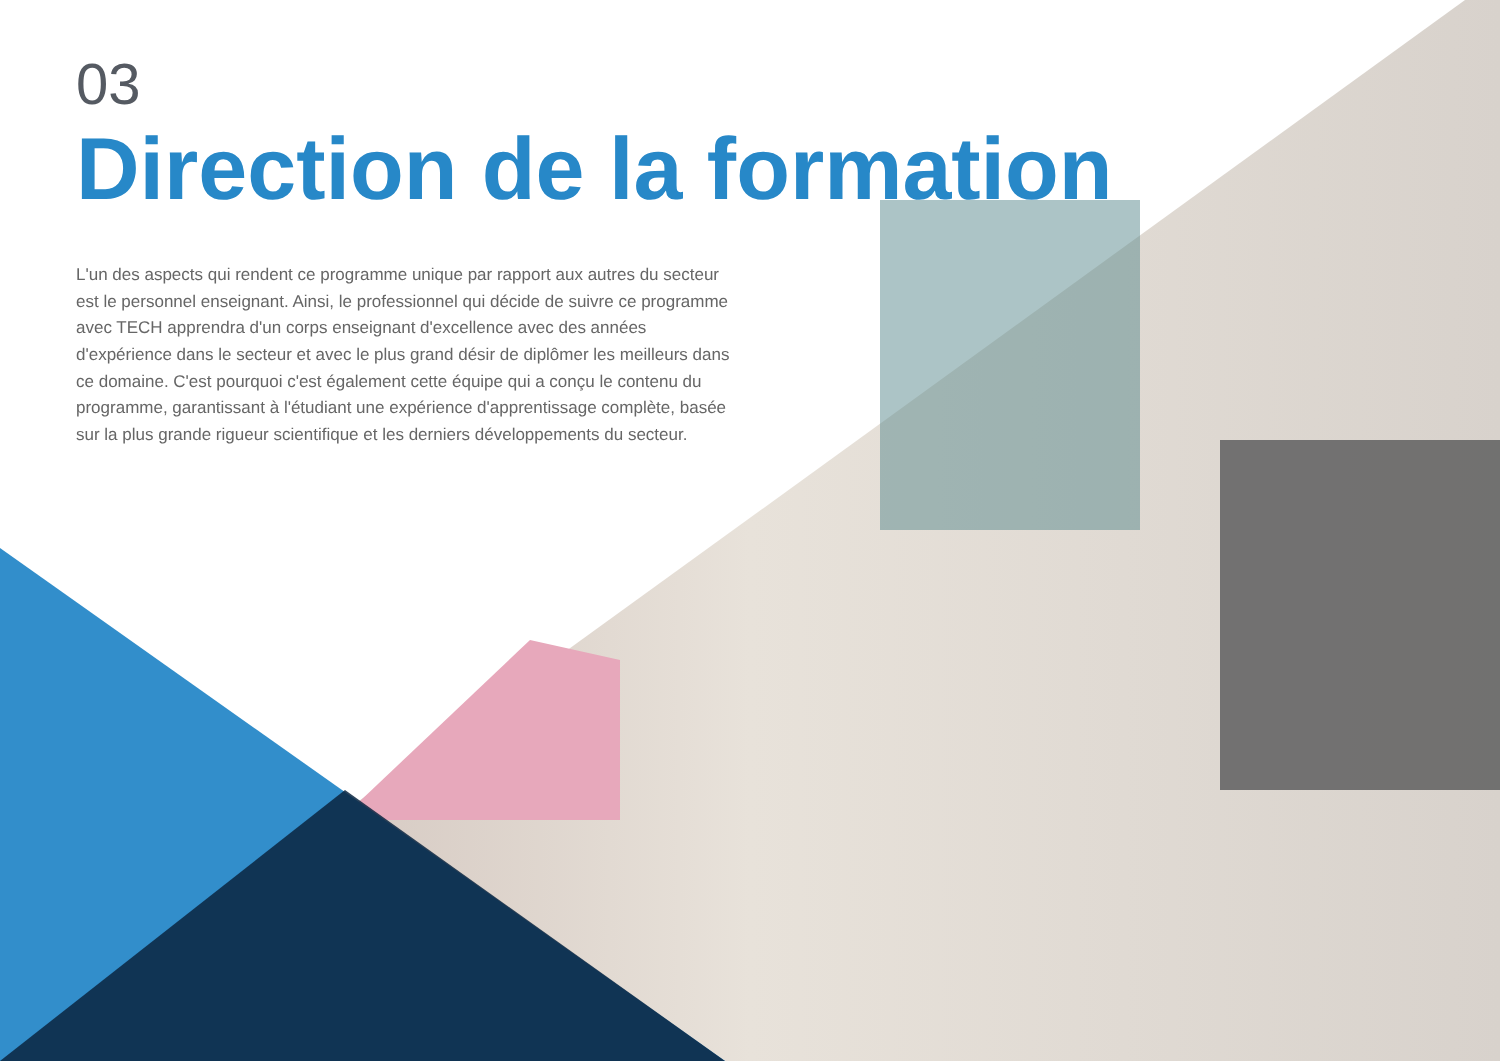03
Direction de la formation
L'un des aspects qui rendent ce programme unique par rapport aux autres du secteur est le personnel enseignant. Ainsi, le professionnel qui décide de suivre ce programme avec TECH apprendra d'un corps enseignant d'excellence avec des années d'expérience dans le secteur et avec le plus grand désir de diplômer les meilleurs dans ce domaine. C'est pourquoi c'est également cette équipe qui a conçu le contenu du programme, garantissant à l'étudiant une expérience d'apprentissage complète, basée sur la plus grande rigueur scientifique et les derniers développements du secteur.